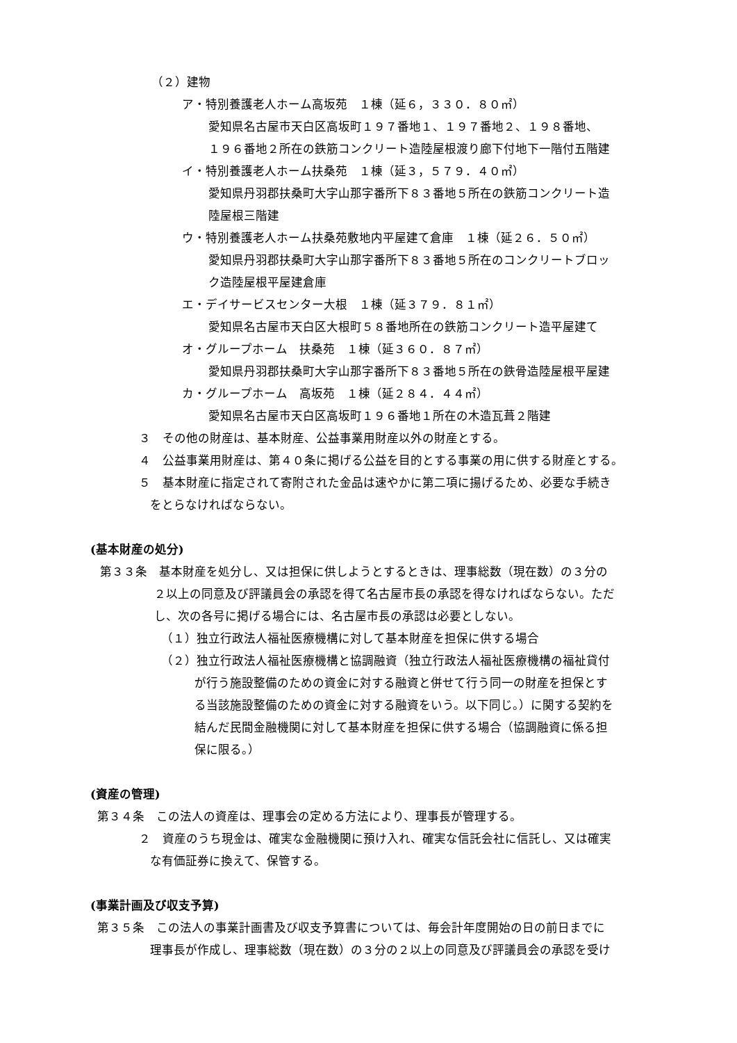（２）建物
ア・特別養護老人ホーム高坂苑　１棟（延６，３３０．８０㎡）
愛知県名古屋市天白区高坂町１９７番地１、１９７番地２、１９８番地、
１９６番地２所在の鉄筋コンクリート造陸屋根渡り廊下付地下一階付五階建
イ・特別養護老人ホーム扶桑苑　１棟（延３，５７９．４０㎡）
愛知県丹羽郡扶桑町大字山那字番所下８３番地５所在の鉄筋コンクリート造
陸屋根三階建
ウ・特別養護老人ホーム扶桑苑敷地内平屋建て倉庫　１棟（延２６．５０㎡）
愛知県丹羽郡扶桑町大字山那字番所下８３番地５所在のコンクリートブロッ
ク造陸屋根平屋建倉庫
エ・デイサービスセンター大根　１棟（延３７９．８１㎡）
愛知県名古屋市天白区大根町５８番地所在の鉄筋コンクリート造平屋建て
オ・グループホーム　扶桑苑　１棟（延３６０．８７㎡）
愛知県丹羽郡扶桑町大字山那字番所下８３番地５所在の鉄骨造陸屋根平屋建
カ・グループホーム　高坂苑　１棟（延２８４．４４㎡）
愛知県名古屋市天白区高坂町１９６番地１所在の木造瓦葺２階建
３　その他の財産は、基本財産、公益事業用財産以外の財産とする。
４　公益事業用財産は、第４０条に掲げる公益を目的とする事業の用に供する財産とする。
５　基本財産に指定されて寄附された金品は速やかに第二項に揚げるため、必要な手続き
をとらなければならない。
(基本財産の処分)
第３３条　基本財産を処分し、又は担保に供しようとするときは、理事総数（現在数）の３分の
２以上の同意及び評議員会の承認を得て名古屋市長の承認を得なければならない。ただ
し、次の各号に掲げる場合には、名古屋市長の承認は必要としない。
（１）独立行政法人福祉医療機構に対して基本財産を担保に供する場合
（２）独立行政法人福祉医療機構と協調融資（独立行政法人福祉医療機構の福祉貸付
が行う施設整備のための資金に対する融資と併せて行う同一の財産を担保とす
る当該施設整備のための資金に対する融資をいう。以下同じ。）に関する契約を
結んだ民間金融機関に対して基本財産を担保に供する場合（協調融資に係る担
保に限る。）
(資産の管理)
第３４条　この法人の資産は、理事会の定める方法により、理事長が管理する。
２　資産のうち現金は、確実な金融機関に預け入れ、確実な信託会社に信託し、又は確実
な有価証券に換えて、保管する。
(事業計画及び収支予算)
第３５条　この法人の事業計画書及び収支予算書については、毎会計年度開始の日の前日までに
理事長が作成し、理事総数（現在数）の３分の２以上の同意及び評議員会の承認を受け